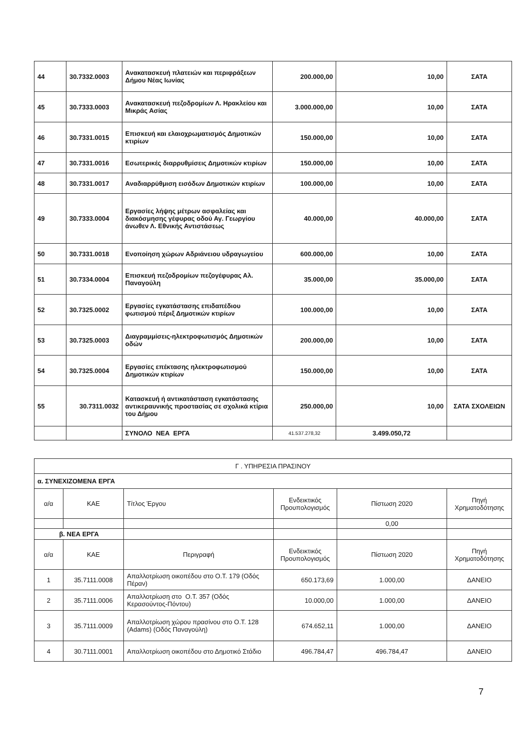| 44 | 30.7332.0003 | Ανακατασκευή πλατειών και περιφράξεων Δήμου Νέας Ιωνίας | 200.000,00 | 10,00 | ΣΑΤΑ |
| 45 | 30.7333.0003 | Ανακατασκευή πεζοδρομίων Λ. Ηρακλείου και Μικράς Ασίας | 3.000.000,00 | 10,00 | ΣΑΤΑ |
| 46 | 30.7331.0015 | Επισκευή και ελαιοχρωματισμός Δημοτικών κτιρίων | 150.000,00 | 10,00 | ΣΑΤΑ |
| 47 | 30.7331.0016 | Εσωτερικές διαρρυθμίσεις Δημοτικών κτιρίων | 150.000,00 | 10,00 | ΣΑΤΑ |
| 48 | 30.7331.0017 | Αναδιαρρύθμιση εισόδων Δημοτικών κτιρίων | 100.000,00 | 10,00 | ΣΑΤΑ |
| 49 | 30.7333.0004 | Εργασίες λήψης μέτρων ασφαλείας και διακόσμησης γέφυρας οδού Αγ. Γεωργίου άνωθεν Λ. Εθνικής Αντιστάσεως | 40.000,00 | 40.000,00 | ΣΑΤΑ |
| 50 | 30.7331.0018 | Ενοποίηση χώρων Αδριάνειου υδραγωγείου | 600.000,00 | 10,00 | ΣΑΤΑ |
| 51 | 30.7334.0004 | Επισκευή πεζοδρομίων πεζογέφυρας Αλ. Παναγούλη | 35.000,00 | 35.000,00 | ΣΑΤΑ |
| 52 | 30.7325.0002 | Εργασίες εγκατάστασης επιδαπέδιου φωτισμού πέριξ Δημοτικών κτιρίων | 100.000,00 | 10,00 | ΣΑΤΑ |
| 53 | 30.7325.0003 | Διαγραμμίσεις-ηλεκτροφωτισμός Δημοτικών οδών | 200.000,00 | 10,00 | ΣΑΤΑ |
| 54 | 30.7325.0004 | Εργασίες επέκτασης ηλεκτροφωτισμού Δημοτικών κτιρίων | 150.000,00 | 10,00 | ΣΑΤΑ |
| 55 | 30.7311.0032 | Κατασκευή ή αντικατάσταση εγκατάστασης αντικεραυνικής προστασίας σε σχολικά κτίρια του Δήμου | 250.000,00 | 10,00 | ΣΑΤΑ ΣΧΟΛΕΙΩΝ |
| | | ΣΥΝΟΛΟ ΝΕΑ ΕΡΓΑ | 41.537.278,32 | 3.499.050,72 | |
| Γ . ΥΠΗΡΕΣΙΑ ΠΡΑΣΙΝΟΥ | | | | | |
| α. ΣΥΝΕΧΙΖΟΜΕΝΑ ΕΡΓΑ | | | | | |
| α/α | ΚΑΕ | Τίτλος Έργου | Ενδεικτικός Προυπολογισμός | Πίστωση 2020 | Πηγή Χρηματοδότησης |
| | | | | 0,00 | |
| β. ΝΕΑ ΕΡΓΑ | | | | | |
| α/α | ΚΑΕ | Περιγραφή | Ενδεικτικός Προυπολογισμός | Πίστωση 2020 | Πηγή Χρηματοδότησης |
| 1 | 35.7111.0008 | Απαλλοτρίωση οικοπέδου στο Ο.Τ. 179 (Οδός Πέραν) | 650.173,69 | 1.000,00 | ΔΑΝΕΙΟ |
| 2 | 35.7111.0006 | Απαλλοτρίωση στο Ο.Τ. 357 (Οδός Κερασούντος-Πόντου) | 10.000,00 | 1.000,00 | ΔΑΝΕΙΟ |
| 3 | 35.7111.0009 | Απαλλοτρίωση χώρου πρασίνου στο Ο.Τ. 128 (Adams) (Οδός Παναγούλη) | 674.652,11 | 1.000,00 | ΔΑΝΕΙΟ |
| 4 | 30.7111.0001 | Απαλλοτρίωση οικοπέδου στο Δημοτικό Στάδιο | 496.784,47 | 496.784,47 | ΔΑΝΕΙΟ |
7